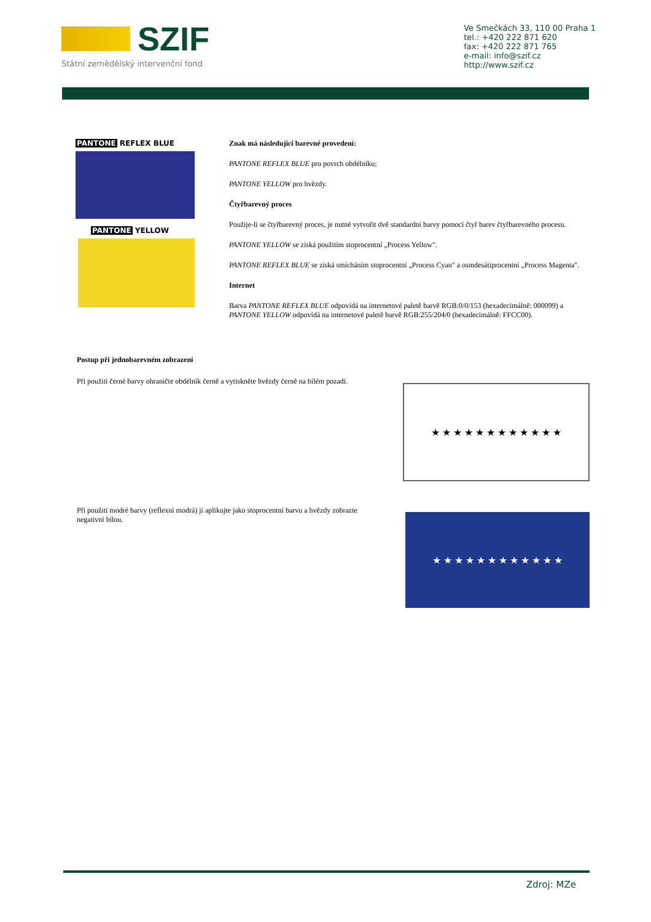SZIF
Státní zemědělský intervenční fond
Ve Smečkách 33, 110 00 Praha 1
tel.: +420 222 871 620
fax: +420 222 871 765
e-mail: info@szif.cz
http://www.szif.cz
PANTONE REFLEX BLUE
PANTONE YELLOW
Znak má následující barevné provedení:
PANTONE REFLEX BLUE pro povrch obdélníku;
PANTONE YELLOW pro hvězdy.
Čtyřbarevný proces
Použije-li se čtyřbarevný proces, je nutné vytvořit dvě standardní barvy pomocí čtyř barev čtyřbarevného procesu.
PANTONE YELLOW se získá použitím stoprocentní „Process Yellow".
PANTONE REFLEX BLUE se získá smícháním stoprocentní „Process Cyan" a osmdesátiprocentní „Process Magenta".
Internet
Barva PANTONE REFLEX BLUE odpovídá na internetové paletě barvě RGB:0/0/153 (hexadecimálně: 000099) a PANTONE YELLOW odpovídá na internetové paletě barvě RGB:255/204/0 (hexadecimálně: FFCC00).
Postup při jednobarevném zobrazení
Při použití černé barvy ohraničte obdélník černě a vytiskněte hvězdy černě na bílém pozadí.
★ ★ ★ ★ ★ ★ ★ ★ ★ ★ ★ ★
Při použití modré barvy (reflexní modrá) ji aplikujte jako stoprocentní barvu a hvězdy zobrazte negativní bílou.
★ ★ ★ ★ ★ ★ ★ ★ ★ ★ ★ ★
Zdroj: MZe